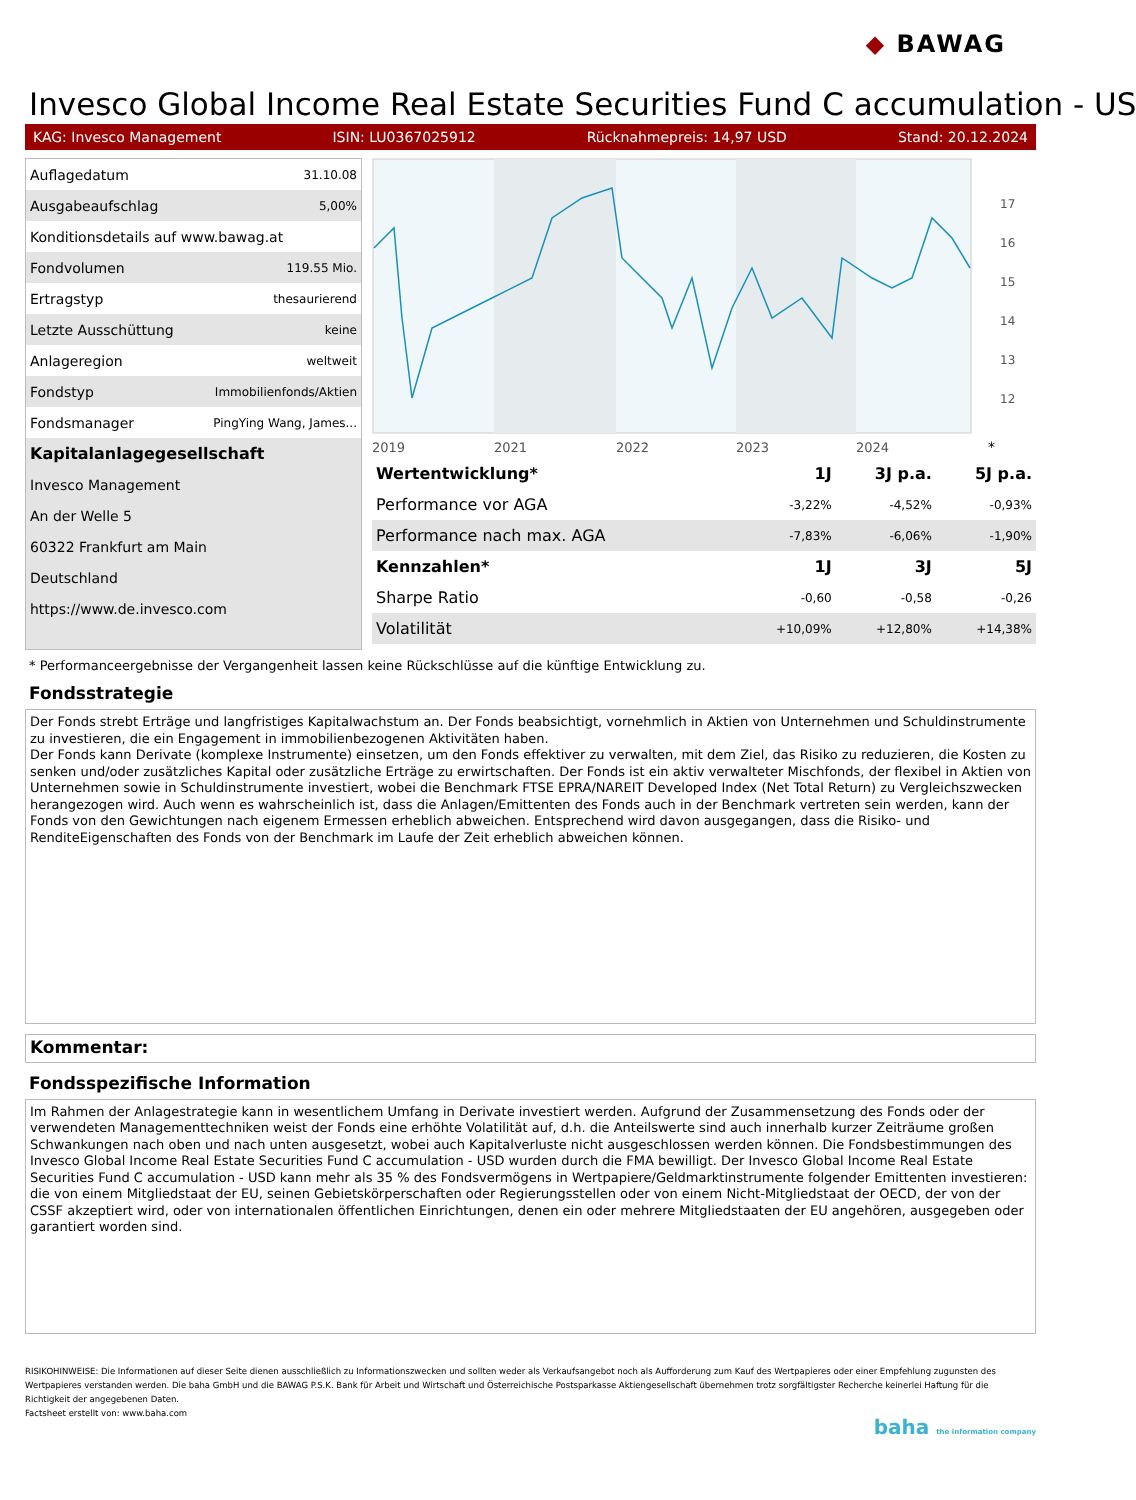◆ BAWAG
Invesco Global Income Real Estate Securities Fund C accumulation - US
KAG: Invesco Management ISIN: LU0367025912 Rücknahmepreis: 14,97 USD Stand: 20.12.2024
| Auflagedatum | 31.10.08 |
| Ausgabeaufschlag | 5,00% |
| Konditionsdetails auf www.bawag.at | |
| Fondvolumen | 119.55 Mio. |
| Ertragstyp | thesaurierend |
| Letzte Ausschüttung | keine |
| Anlageregion | weltweit |
| Fondstyp | Immobilienfonds/Aktien |
| Fondsmanager | PingYing Wang, James... |
| Kapitalanlagegesellschaft | |
| Invesco Management | |
| An der Welle 5 | |
| 60322 Frankfurt am Main | |
| Deutschland | |
| https://www.de.invesco.com | |
2019
2021
2022
2023
2024
17
16
15
14
13
12
*
| Wertentwicklung* | 1J | 3J p.a. | 5J p.a. |
| --- | --- | --- | --- |
| Performance vor AGA | -3,22% | -4,52% | -0,93% |
| Performance nach max. AGA | -7,83% | -6,06% | -1,90% |
| Kennzahlen* | 1J | 3J | 5J |
| Sharpe Ratio | -0,60 | -0,58 | -0,26 |
| Volatilität | +10,09% | +12,80% | +14,38% |
* Performanceergebnisse der Vergangenheit lassen keine Rückschlüsse auf die künftige Entwicklung zu.
Fondsstrategie
Der Fonds strebt Erträge und langfristiges Kapitalwachstum an. Der Fonds beabsichtigt, vornehmlich in Aktien von Unternehmen und Schuldinstrumente zu investieren, die ein Engagement in immobilienbezogenen Aktivitäten haben.
Der Fonds kann Derivate (komplexe Instrumente) einsetzen, um den Fonds effektiver zu verwalten, mit dem Ziel, das Risiko zu reduzieren, die Kosten zu senken und/oder zusätzliches Kapital oder zusätzliche Erträge zu erwirtschaften. Der Fonds ist ein aktiv verwalteter Mischfonds, der flexibel in Aktien von Unternehmen sowie in Schuldinstrumente investiert, wobei die Benchmark FTSE EPRA/NAREIT Developed Index (Net Total Return) zu Vergleichszwecken herangezogen wird. Auch wenn es wahrscheinlich ist, dass die Anlagen/Emittenten des Fonds auch in der Benchmark vertreten sein werden, kann der Fonds von den Gewichtungen nach eigenem Ermessen erheblich abweichen. Entsprechend wird davon ausgegangen, dass die Risiko- und RenditeEigenschaften des Fonds von der Benchmark im Laufe der Zeit erheblich abweichen können.
Kommentar:
Fondsspezifische Information
Im Rahmen der Anlagestrategie kann in wesentlichem Umfang in Derivate investiert werden. Aufgrund der Zusammensetzung des Fonds oder der verwendeten Managementtechniken weist der Fonds eine erhöhte Volatilität auf, d.h. die Anteilswerte sind auch innerhalb kurzer Zeiträume großen Schwankungen nach oben und nach unten ausgesetzt, wobei auch Kapitalverluste nicht ausgeschlossen werden können. Die Fondsbestimmungen des Invesco Global Income Real Estate Securities Fund C accumulation - USD wurden durch die FMA bewilligt. Der Invesco Global Income Real Estate Securities Fund C accumulation - USD kann mehr als 35 % des Fondsvermögens in Wertpapiere/Geldmarktinstrumente folgender Emittenten investieren: die von einem Mitgliedstaat der EU, seinen Gebietskörperschaften oder Regierungsstellen oder von einem Nicht-Mitgliedstaat der OECD, der von der CSSF akzeptiert wird, oder von internationalen öffentlichen Einrichtungen, denen ein oder mehrere Mitgliedstaaten der EU angehören, ausgegeben oder garantiert worden sind.
RISIKOHINWEISE: Die Informationen auf dieser Seite dienen ausschließlich zu Informationszwecken und sollten weder als Verkaufsangebot noch als Aufforderung zum Kauf des Wertpapieres oder einer Empfehlung zugunsten des Wertpapieres verstanden werden. Die baha GmbH und die BAWAG P.S.K. Bank für Arbeit und Wirtschaft und Österreichische Postsparkasse Aktiengesellschaft übernehmen trotz sorgfältigster Recherche keinerlei Haftung für die Richtigkeit der angegebenen Daten.
Factsheet erstellt von: www.baha.com
baha the information company